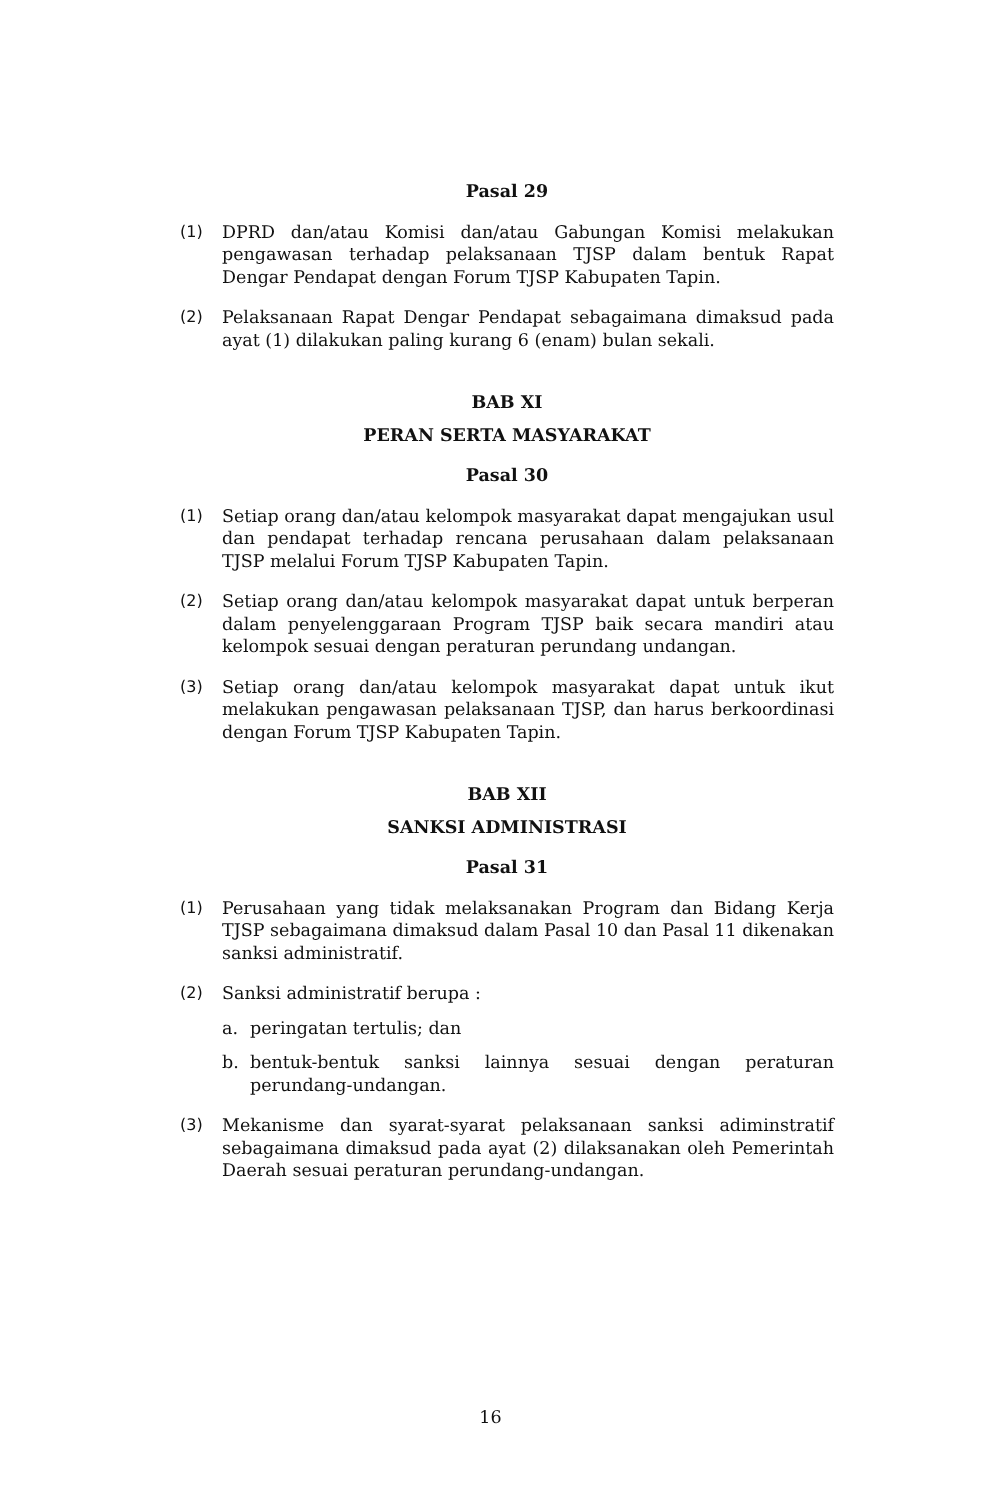Pasal 29
(1) DPRD dan/atau Komisi dan/atau Gabungan Komisi melakukan pengawasan terhadap pelaksanaan TJSP dalam bentuk Rapat Dengar Pendapat dengan Forum TJSP Kabupaten Tapin.
(2) Pelaksanaan Rapat Dengar Pendapat sebagaimana dimaksud pada ayat (1) dilakukan paling kurang 6 (enam) bulan sekali.
BAB XI
PERAN SERTA MASYARAKAT
Pasal 30
(1) Setiap orang dan/atau kelompok masyarakat dapat mengajukan usul dan pendapat terhadap rencana perusahaan dalam pelaksanaan TJSP melalui Forum TJSP Kabupaten Tapin.
(2) Setiap orang dan/atau kelompok masyarakat dapat untuk berperan dalam penyelenggaraan Program TJSP baik secara mandiri atau kelompok sesuai dengan peraturan perundang undangan.
(3) Setiap orang dan/atau kelompok masyarakat dapat untuk ikut melakukan pengawasan pelaksanaan TJSP, dan harus berkoordinasi dengan Forum TJSP Kabupaten Tapin.
BAB XII
SANKSI ADMINISTRASI
Pasal 31
(1) Perusahaan yang tidak melaksanakan Program dan Bidang Kerja TJSP sebagaimana dimaksud dalam Pasal 10 dan Pasal 11 dikenakan sanksi administratif.
(2) Sanksi administratif berupa :
a. peringatan tertulis; dan
b. bentuk-bentuk sanksi lainnya sesuai dengan peraturan perundang-undangan.
(3) Mekanisme dan syarat-syarat pelaksanaan sanksi adiminstratif sebagaimana dimaksud pada ayat (2) dilaksanakan oleh Pemerintah Daerah sesuai peraturan perundang-undangan.
16